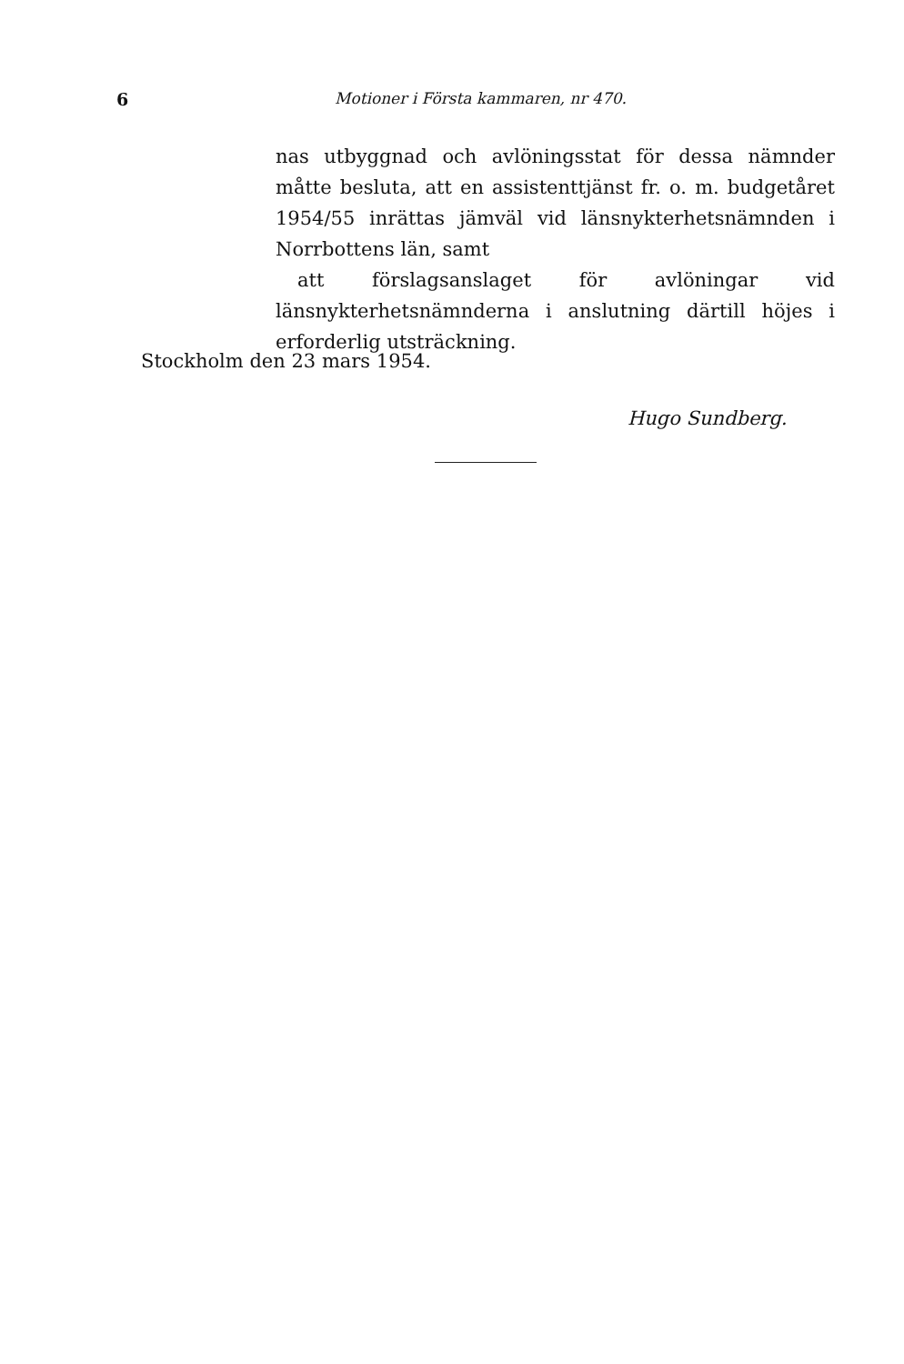6 Motioner i Första kammaren, nr 470.
nas utbyggnad och avlöningsstat för dessa nämnder måtte besluta, att en assistenttjänst fr. o. m. budgetåret 1954/55 inrättas jämväl vid länsnykterhetsnämnden i Norrbottens län, samt
att förslagsanslaget för avlöningar vid länsnykterhetsnämnderna i anslutning därtill höjes i erforderlig utsträckning.
Stockholm den 23 mars 1954.
Hugo Sundberg.